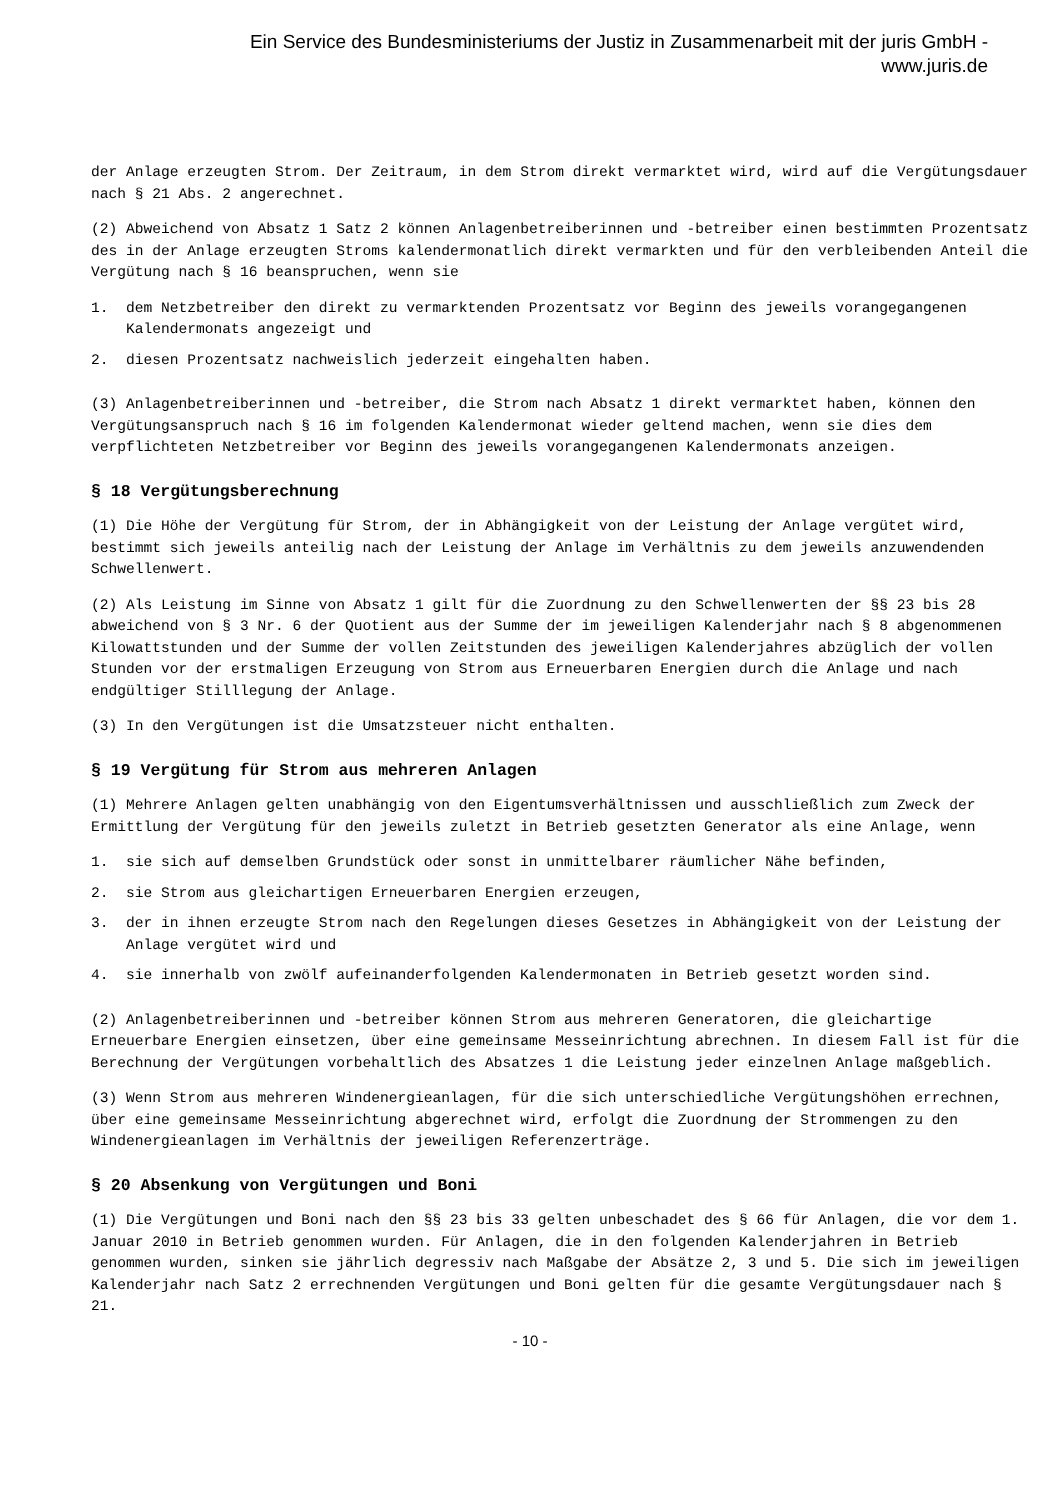Ein Service des Bundesministeriums der Justiz in Zusammenarbeit mit der juris GmbH -
www.juris.de
der Anlage erzeugten Strom. Der Zeitraum, in dem Strom direkt vermarktet wird, wird auf die Vergütungsdauer nach § 21 Abs. 2 angerechnet.
(2) Abweichend von Absatz 1 Satz 2 können Anlagenbetreiberinnen und -betreiber einen bestimmten Prozentsatz des in der Anlage erzeugten Stroms kalendermonatlich direkt vermarkten und für den verbleibenden Anteil die Vergütung nach § 16 beanspruchen, wenn sie
1. dem Netzbetreiber den direkt zu vermarktenden Prozentsatz vor Beginn des jeweils vorangegangenen Kalendermonats angezeigt und
2. diesen Prozentsatz nachweislich jederzeit eingehalten haben.
(3) Anlagenbetreiberinnen und -betreiber, die Strom nach Absatz 1 direkt vermarktet haben, können den Vergütungsanspruch nach § 16 im folgenden Kalendermonat wieder geltend machen, wenn sie dies dem verpflichteten Netzbetreiber vor Beginn des jeweils vorangegangenen Kalendermonats anzeigen.
§ 18 Vergütungsberechnung
(1) Die Höhe der Vergütung für Strom, der in Abhängigkeit von der Leistung der Anlage vergütet wird, bestimmt sich jeweils anteilig nach der Leistung der Anlage im Verhältnis zu dem jeweils anzuwendenden Schwellenwert.
(2) Als Leistung im Sinne von Absatz 1 gilt für die Zuordnung zu den Schwellenwerten der §§ 23 bis 28 abweichend von § 3 Nr. 6 der Quotient aus der Summe der im jeweiligen Kalenderjahr nach § 8 abgenommenen Kilowattstunden und der Summe der vollen Zeitstunden des jeweiligen Kalenderjahres abzüglich der vollen Stunden vor der erstmaligen Erzeugung von Strom aus Erneuerbaren Energien durch die Anlage und nach endgültiger Stilllegung der Anlage.
(3) In den Vergütungen ist die Umsatzsteuer nicht enthalten.
§ 19 Vergütung für Strom aus mehreren Anlagen
(1) Mehrere Anlagen gelten unabhängig von den Eigentumsverhältnissen und ausschließlich zum Zweck der Ermittlung der Vergütung für den jeweils zuletzt in Betrieb gesetzten Generator als eine Anlage, wenn
1. sie sich auf demselben Grundstück oder sonst in unmittelbarer räumlicher Nähe befinden,
2. sie Strom aus gleichartigen Erneuerbaren Energien erzeugen,
3. der in ihnen erzeugte Strom nach den Regelungen dieses Gesetzes in Abhängigkeit von der Leistung der Anlage vergütet wird und
4. sie innerhalb von zwölf aufeinanderfolgenden Kalendermonaten in Betrieb gesetzt worden sind.
(2) Anlagenbetreiberinnen und -betreiber können Strom aus mehreren Generatoren, die gleichartige Erneuerbare Energien einsetzen, über eine gemeinsame Messeinrichtung abrechnen. In diesem Fall ist für die Berechnung der Vergütungen vorbehaltlich des Absatzes 1 die Leistung jeder einzelnen Anlage maßgeblich.
(3) Wenn Strom aus mehreren Windenergieanlagen, für die sich unterschiedliche Vergütungshöhen errechnen, über eine gemeinsame Messeinrichtung abgerechnet wird, erfolgt die Zuordnung der Strommengen zu den Windenergieanlagen im Verhältnis der jeweiligen Referenzerträge.
§ 20 Absenkung von Vergütungen und Boni
(1) Die Vergütungen und Boni nach den §§ 23 bis 33 gelten unbeschadet des § 66 für Anlagen, die vor dem 1. Januar 2010 in Betrieb genommen wurden. Für Anlagen, die in den folgenden Kalenderjahren in Betrieb genommen wurden, sinken sie jährlich degressiv nach Maßgabe der Absätze 2, 3 und 5. Die sich im jeweiligen Kalenderjahr nach Satz 2 errechnenden Vergütungen und Boni gelten für die gesamte Vergütungsdauer nach § 21.
- 10 -